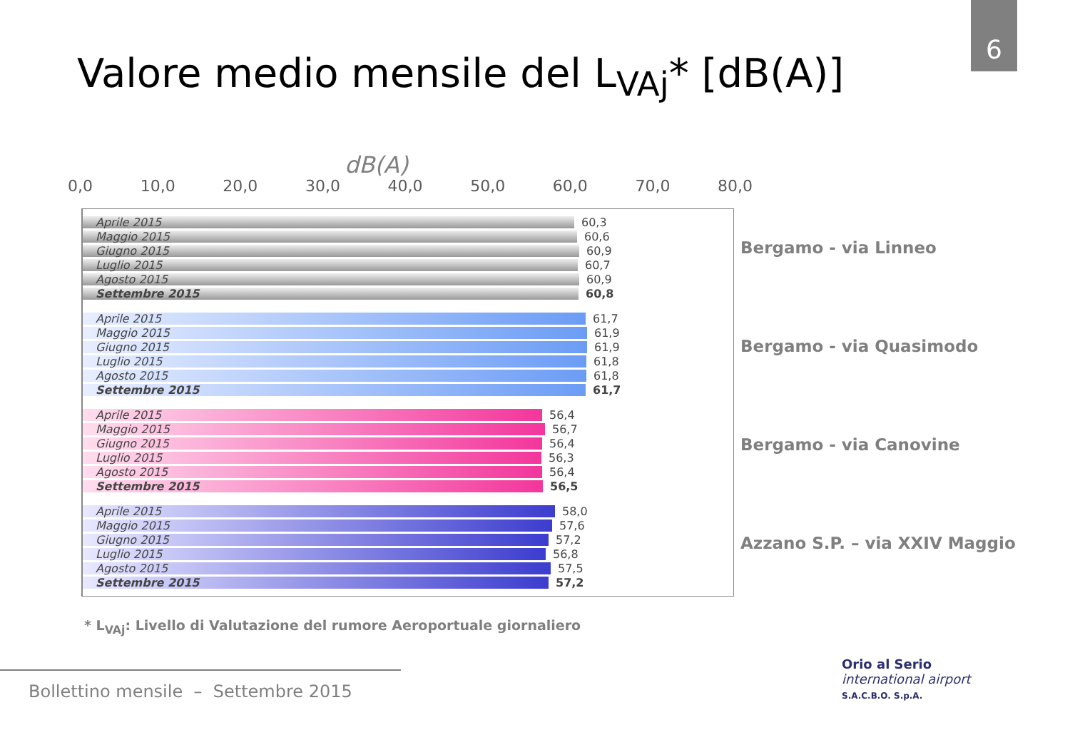6
Valore medio mensile del L<sub>VAj</sub>* [dB(A)]
dB(A)
0,0 10,0 20,0 30,0 40,0 50,0 60,0 70,0 80,0
Aprile 2015
60,3
Maggio 2015
60,6
Giugno 2015
60,9
Luglio 2015
60,7
Agosto 2015
60,9
Settembre 2015
60,8
Aprile 2015
61,7
Maggio 2015
61,9
Giugno 2015
61,9
Luglio 2015
61,8
Agosto 2015
61,8
Settembre 2015
61,7
Aprile 2015
56,4
Maggio 2015
56,7
Giugno 2015
56,4
Luglio 2015
56,3
Agosto 2015
56,4
Settembre 2015
56,5
Aprile 2015
58,0
Maggio 2015
57,6
Giugno 2015
57,2
Luglio 2015
56,8
Agosto 2015
57,5
Settembre 2015
57,2
Bergamo - via Linneo
Bergamo - via Quasimodo
Bergamo - via Canovine
Azzano S.P. – via XXIV Maggio
* L<sub>VAj</sub>: Livello di Valutazione del rumore Aeroportuale giornaliero
Bollettino mensile – Settembre 2015
Orio al Serio
international airport
S.A.C.B.O. S.p.A.